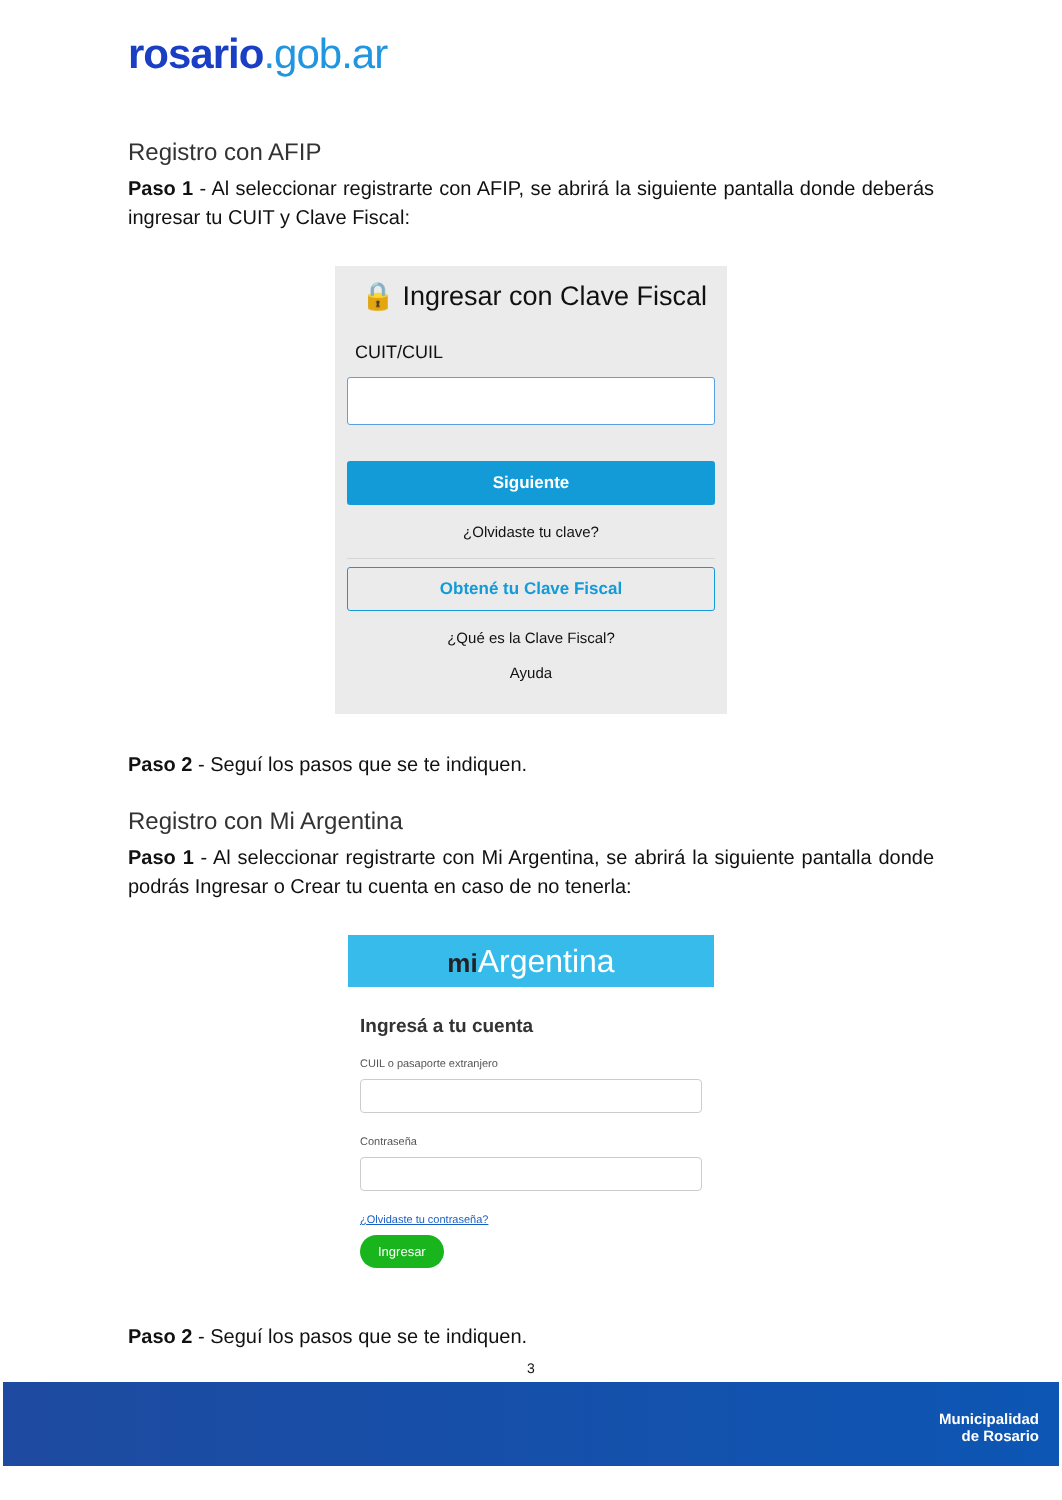rosario.gob.ar
Registro con AFIP
Paso 1 - Al seleccionar registrarte con AFIP, se abrirá la siguiente pantalla donde deberás ingresar tu CUIT y Clave Fiscal:
🔒 Ingresar con Clave Fiscal
CUIT/CUIL
Siguiente
¿Olvidaste tu clave?
Obtené tu Clave Fiscal
¿Qué es la Clave Fiscal?
Ayuda
Paso 2 - Seguí los pasos que se te indiquen.
Registro con Mi Argentina
Paso 1 - Al seleccionar registrarte con Mi Argentina, se abrirá la siguiente pantalla donde podrás Ingresar o Crear tu cuenta en caso de no tenerla:
mi Argentina
Ingresá a tu cuenta
CUIL o pasaporte extranjero
Contraseña
¿Olvidaste tu contraseña?
Ingresar
Paso 2 - Seguí los pasos que se te indiquen.
3
Municipalidad
de Rosario